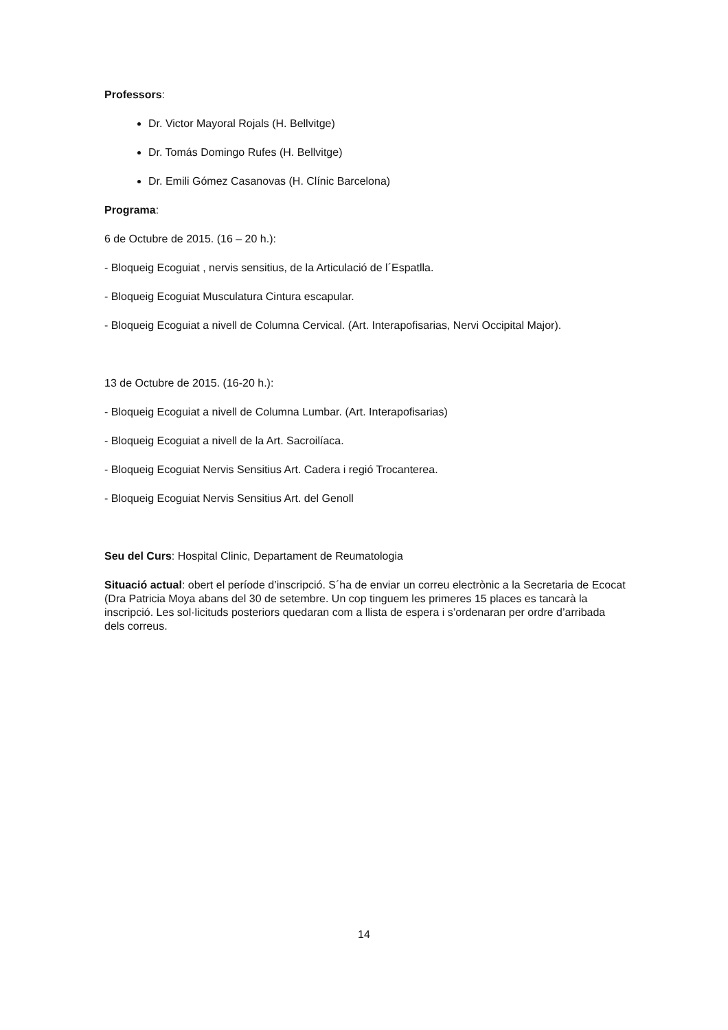Professors:
Dr. Victor Mayoral Rojals (H. Bellvitge)
Dr. Tomás Domingo Rufes (H. Bellvitge)
Dr. Emili Gómez Casanovas (H. Clínic Barcelona)
Programa:
6 de Octubre de 2015. (16 – 20 h.):
- Bloqueig Ecoguiat , nervis sensitius, de la Articulació de l´Espatlla.
- Bloqueig Ecoguiat Musculatura Cintura escapular.
- Bloqueig Ecoguiat a nivell de Columna Cervical. (Art. Interapofisarias, Nervi Occipital Major).
13 de Octubre de 2015. (16-20 h.):
- Bloqueig Ecoguiat a nivell de Columna Lumbar. (Art. Interapofisarias)
- Bloqueig Ecoguiat a nivell de la Art. Sacroilíaca.
- Bloqueig Ecoguiat Nervis Sensitius Art. Cadera i regió Trocanterea.
- Bloqueig Ecoguiat Nervis Sensitius Art. del Genoll
Seu del Curs: Hospital Clinic, Departament de Reumatologia
Situació actual: obert el període d’inscripció. S´ha de enviar un correu electrònic a la Secretaria de Ecocat (Dra Patricia Moya abans del 30 de setembre. Un cop tinguem les primeres 15 places es tancarà la inscripció. Les sol·licituds posteriors quedaran com a llista de espera i s’ordenaran per ordre d’arribada dels correus.
14